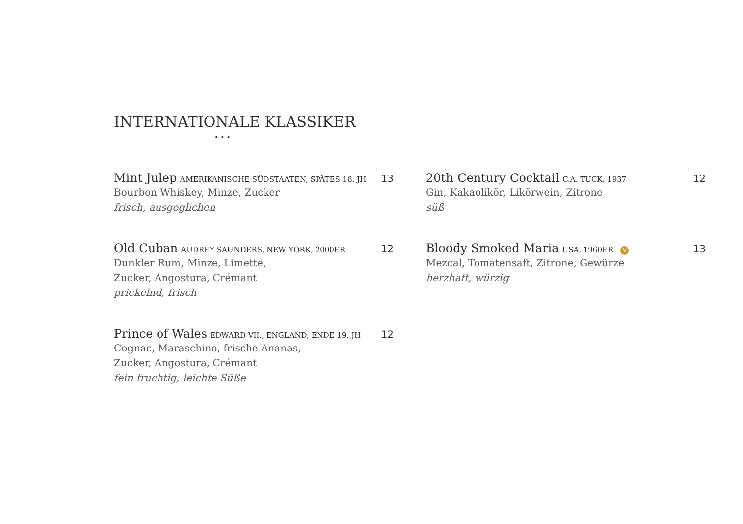INTERNATIONALE KLASSIKER
•••
Mint Julep AMERIKANISCHE SÜDSTAATEN, SPÄTES 18. JH 13
Bourbon Whiskey, Minze, Zucker
frisch, ausgeglichen
Old Cuban AUDREY SAUNDERS, NEW YORK, 2000ER 12
Dunkler Rum, Minze, Limette,
Zucker, Angostura, Crémant
prickelnd, frisch
Prince of Wales EDWARD VII., ENGLAND, ENDE 19. JH 12
Cognac, Maraschino, frische Ananas,
Zucker, Angostura, Crémant
fein fruchtig, leichte Süße
20th Century Cocktail C.A. TUCK, 1937 12
Gin, Kakaolikör, Likörwein, Zitrone
süß
Bloody Smoked Maria USA, 1960ER V 13
Mezcal, Tomatensaft, Zitrone, Gewürze
herzhaft, würzig